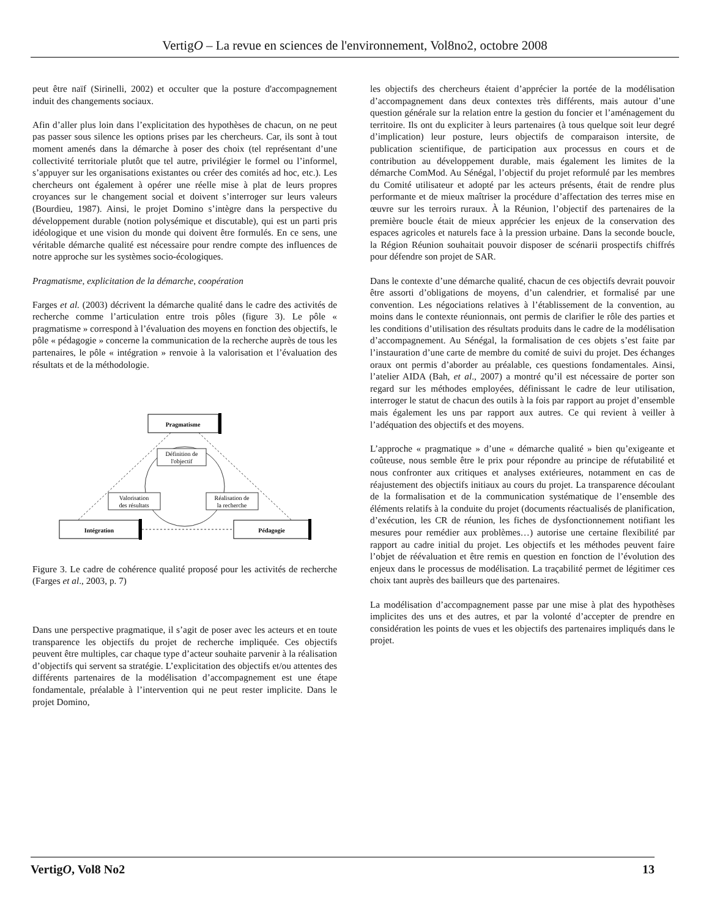VertigO – La revue en sciences de l'environnement, Vol8no2, octobre 2008
peut être naïf (Sirinelli, 2002) et occulter que la posture d'accompagnement induit des changements sociaux.
Afin d’aller plus loin dans l’explicitation des hypothèses de chacun, on ne peut pas passer sous silence les options prises par les chercheurs. Car, ils sont à tout moment amenés dans la démarche à poser des choix (tel représentant d’une collectivité territoriale plutôt que tel autre, privilégier le formel ou l’informel, s’appuyer sur les organisations existantes ou créer des comités ad hoc, etc.). Les chercheurs ont également à opérer une réelle mise à plat de leurs propres croyances sur le changement social et doivent s’interroger sur leurs valeurs (Bourdieu, 1987). Ainsi, le projet Domino s’intègre dans la perspective du développement durable (notion polysémique et discutable), qui est un parti pris idéologique et une vision du monde qui doivent être formulés. En ce sens, une véritable démarche qualité est nécessaire pour rendre compte des influences de notre approche sur les systèmes socio-écologiques.
Pragmatisme, explicitation de la démarche, coopération
Farges et al. (2003) décrivent la démarche qualité dans le cadre des activités de recherche comme l’articulation entre trois pôles (figure 3). Le pôle « pragmatisme » correspond à l’évaluation des moyens en fonction des objectifs, le pôle « pédagogie » concerne la communication de la recherche auprès de tous les partenaires, le pôle « intégration » renvoie à la valorisation et l’évaluation des résultats et de la méthodologie.
Pragmatisme
Intégration
Pédagogie
Définition de
l'objectif
Valorisation
des résultats
Réalisation de
la recherche
Figure 3. Le cadre de cohérence qualité proposé pour les activités de recherche (Farges et al., 2003, p. 7)
Dans une perspective pragmatique, il s’agit de poser avec les acteurs et en toute transparence les objectifs du projet de recherche impliquée. Ces objectifs peuvent être multiples, car chaque type d’acteur souhaite parvenir à la réalisation d’objectifs qui servent sa stratégie. L’explicitation des objectifs et/ou attentes des différents partenaires de la modélisation d’accompagnement est une étape fondamentale, préalable à l’intervention qui ne peut rester implicite. Dans le projet Domino,
les objectifs des chercheurs étaient d’apprécier la portée de la modélisation d’accompagnement dans deux contextes très différents, mais autour d’une question générale sur la relation entre la gestion du foncier et l’aménagement du territoire. Ils ont du expliciter à leurs partenaires (à tous quelque soit leur degré d’implication) leur posture, leurs objectifs de comparaison intersite, de publication scientifique, de participation aux processus en cours et de contribution au développement durable, mais également les limites de la démarche ComMod. Au Sénégal, l’objectif du projet reformulé par les membres du Comité utilisateur et adopté par les acteurs présents, était de rendre plus performante et de mieux maîtriser la procédure d’affectation des terres mise en œuvre sur les terroirs ruraux. À la Réunion, l’objectif des partenaires de la première boucle était de mieux apprécier les enjeux de la conservation des espaces agricoles et naturels face à la pression urbaine. Dans la seconde boucle, la Région Réunion souhaitait pouvoir disposer de scénarii prospectifs chiffrés pour défendre son projet de SAR.
Dans le contexte d’une démarche qualité, chacun de ces objectifs devrait pouvoir être assorti d’obligations de moyens, d’un calendrier, et formalisé par une convention. Les négociations relatives à l’établissement de la convention, au moins dans le contexte réunionnais, ont permis de clarifier le rôle des parties et les conditions d’utilisation des résultats produits dans le cadre de la modélisation d’accompagnement. Au Sénégal, la formalisation de ces objets s’est faite par l’instauration d’une carte de membre du comité de suivi du projet. Des échanges oraux ont permis d’aborder au préalable, ces questions fondamentales. Ainsi, l’atelier AIDA (Bah, et al., 2007) a montré qu’il est nécessaire de porter son regard sur les méthodes employées, définissant le cadre de leur utilisation, interroger le statut de chacun des outils à la fois par rapport au projet d’ensemble mais également les uns par rapport aux autres. Ce qui revient à veiller à l’adéquation des objectifs et des moyens.
L’approche « pragmatique » d’une « démarche qualité » bien qu’exigeante et coûteuse, nous semble être le prix pour répondre au principe de réfutabilité et nous confronter aux critiques et analyses extérieures, notamment en cas de réajustement des objectifs initiaux au cours du projet. La transparence découlant de la formalisation et de la communication systématique de l’ensemble des éléments relatifs à la conduite du projet (documents réactualisés de planification, d’exécution, les CR de réunion, les fiches de dysfonctionnement notifiant les mesures pour remédier aux problèmes…) autorise une certaine flexibilité par rapport au cadre initial du projet. Les objectifs et les méthodes peuvent faire l’objet de réévaluation et être remis en question en fonction de l’évolution des enjeux dans le processus de modélisation. La traçabilité permet de légitimer ces choix tant auprès des bailleurs que des partenaires.
La modélisation d’accompagnement passe par une mise à plat des hypothèses implicites des uns et des autres, et par la volonté d’accepter de prendre en considération les points de vues et les objectifs des partenaires impliqués dans le projet.
VertigO, Vol8 No2 13